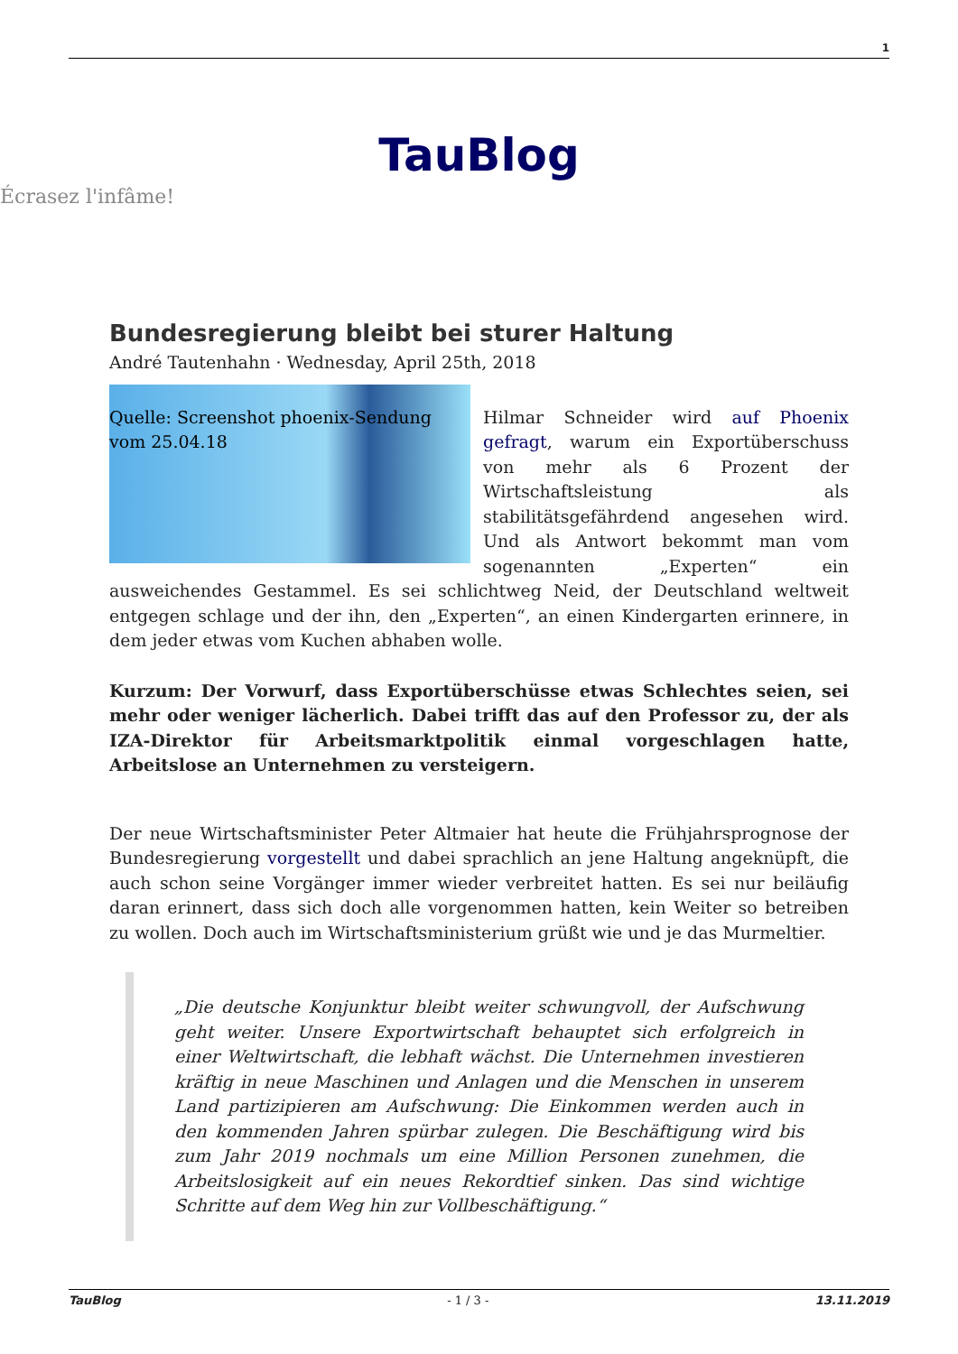1
TauBlog
Écrasez l'infâme!
Bundesregierung bleibt bei sturer Haltung
André Tautenhahn · Wednesday, April 25th, 2018
Quelle: Screenshot phoenix-Sendung vom 25.04.18
Hilmar Schneider wird auf Phoenix gefragt, warum ein Exportüberschuss von mehr als 6 Prozent der Wirtschaftsleistung als stabilitätsgefährdend angesehen wird. Und als Antwort bekommt man vom sogenannten „Experten“ ein ausweichendes Gestammel. Es sei schlichtweg Neid, der Deutschland weltweit entgegen schlage und der ihn, den „Experten“, an einen Kindergarten erinnere, in dem jeder etwas vom Kuchen abhaben wolle.
Kurzum: Der Vorwurf, dass Exportüberschüsse etwas Schlechtes seien, sei mehr oder weniger lächerlich. Dabei trifft das auf den Professor zu, der als IZA-Direktor für Arbeitsmarktpolitik einmal vorgeschlagen hatte, Arbeitslose an Unternehmen zu versteigern.
Der neue Wirtschaftsminister Peter Altmaier hat heute die Frühjahrsprognose der Bundesregierung vorgestellt und dabei sprachlich an jene Haltung angeknüpft, die auch schon seine Vorgänger immer wieder verbreitet hatten. Es sei nur beiläufig daran erinnert, dass sich doch alle vorgenommen hatten, kein Weiter so betreiben zu wollen. Doch auch im Wirtschaftsministerium grüßt wie und je das Murmeltier.
„Die deutsche Konjunktur bleibt weiter schwungvoll, der Aufschwung geht weiter. Unsere Exportwirtschaft behauptet sich erfolgreich in einer Weltwirtschaft, die lebhaft wächst. Die Unternehmen investieren kräftig in neue Maschinen und Anlagen und die Menschen in unserem Land partizipieren am Aufschwung: Die Einkommen werden auch in den kommenden Jahren spürbar zulegen. Die Beschäftigung wird bis zum Jahr 2019 nochmals um eine Million Personen zunehmen, die Arbeitslosigkeit auf ein neues Rekordtief sinken. Das sind wichtige Schritte auf dem Weg hin zur Vollbeschäftigung.“
TauBlog - 1 / 3 - 13.11.2019